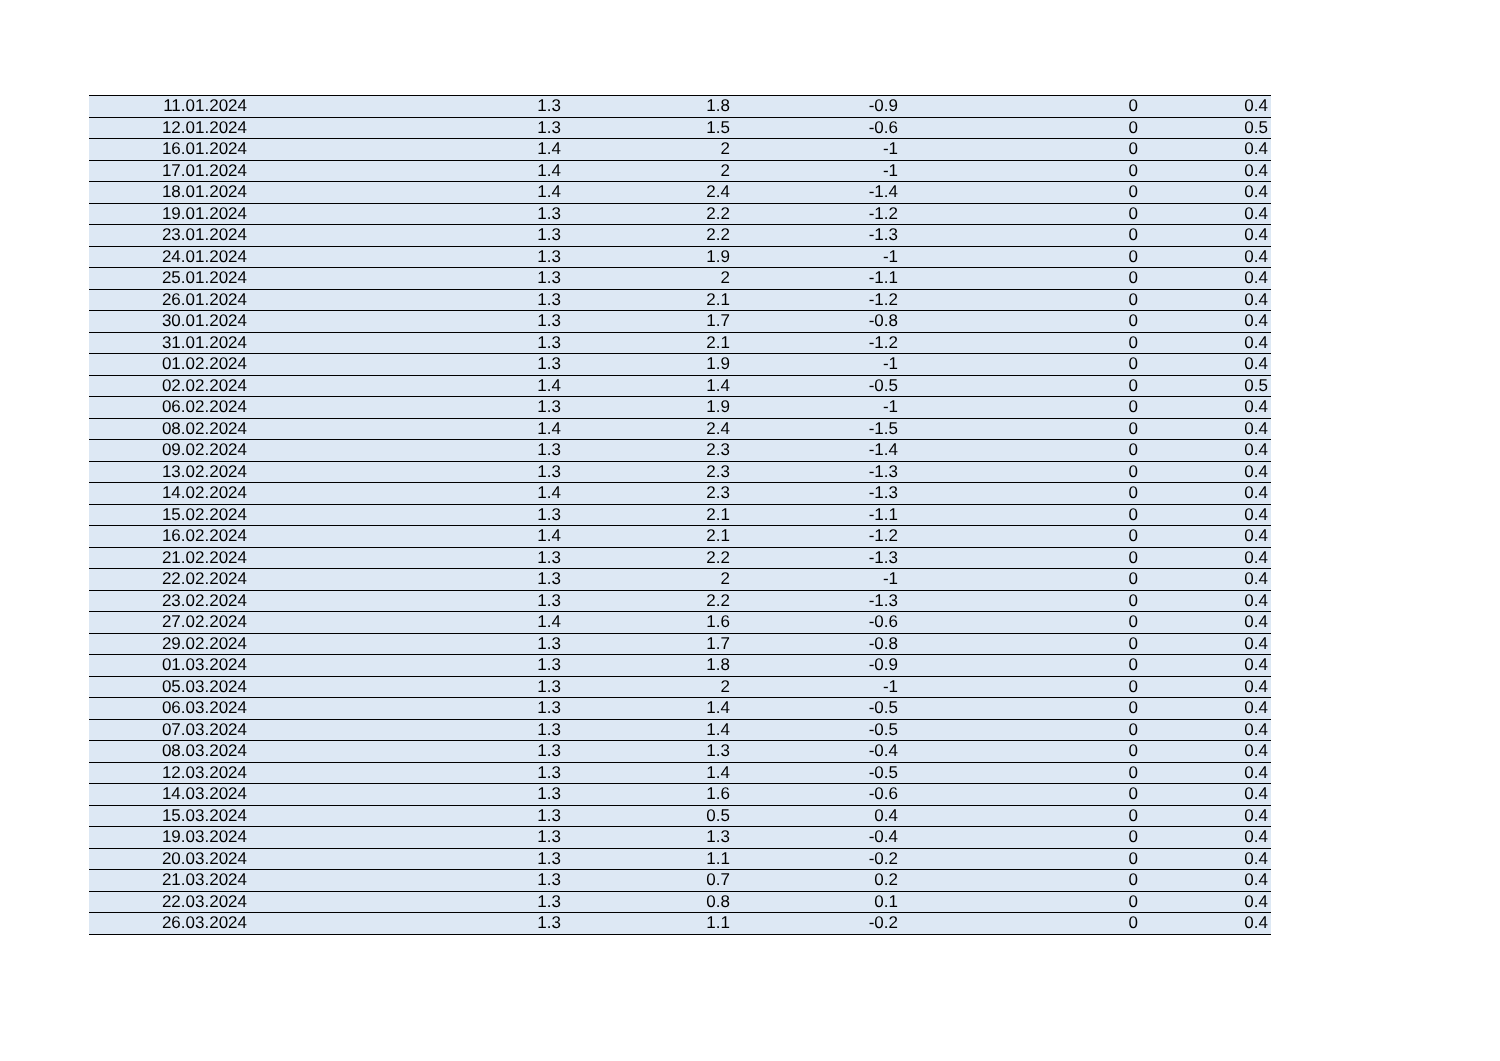| 11.01.2024 | 1.3 | 1.8 | -0.9 | 0 | 0.4 |
| 12.01.2024 | 1.3 | 1.5 | -0.6 | 0 | 0.5 |
| 16.01.2024 | 1.4 | 2 | -1 | 0 | 0.4 |
| 17.01.2024 | 1.4 | 2 | -1 | 0 | 0.4 |
| 18.01.2024 | 1.4 | 2.4 | -1.4 | 0 | 0.4 |
| 19.01.2024 | 1.3 | 2.2 | -1.2 | 0 | 0.4 |
| 23.01.2024 | 1.3 | 2.2 | -1.3 | 0 | 0.4 |
| 24.01.2024 | 1.3 | 1.9 | -1 | 0 | 0.4 |
| 25.01.2024 | 1.3 | 2 | -1.1 | 0 | 0.4 |
| 26.01.2024 | 1.3 | 2.1 | -1.2 | 0 | 0.4 |
| 30.01.2024 | 1.3 | 1.7 | -0.8 | 0 | 0.4 |
| 31.01.2024 | 1.3 | 2.1 | -1.2 | 0 | 0.4 |
| 01.02.2024 | 1.3 | 1.9 | -1 | 0 | 0.4 |
| 02.02.2024 | 1.4 | 1.4 | -0.5 | 0 | 0.5 |
| 06.02.2024 | 1.3 | 1.9 | -1 | 0 | 0.4 |
| 08.02.2024 | 1.4 | 2.4 | -1.5 | 0 | 0.4 |
| 09.02.2024 | 1.3 | 2.3 | -1.4 | 0 | 0.4 |
| 13.02.2024 | 1.3 | 2.3 | -1.3 | 0 | 0.4 |
| 14.02.2024 | 1.4 | 2.3 | -1.3 | 0 | 0.4 |
| 15.02.2024 | 1.3 | 2.1 | -1.1 | 0 | 0.4 |
| 16.02.2024 | 1.4 | 2.1 | -1.2 | 0 | 0.4 |
| 21.02.2024 | 1.3 | 2.2 | -1.3 | 0 | 0.4 |
| 22.02.2024 | 1.3 | 2 | -1 | 0 | 0.4 |
| 23.02.2024 | 1.3 | 2.2 | -1.3 | 0 | 0.4 |
| 27.02.2024 | 1.4 | 1.6 | -0.6 | 0 | 0.4 |
| 29.02.2024 | 1.3 | 1.7 | -0.8 | 0 | 0.4 |
| 01.03.2024 | 1.3 | 1.8 | -0.9 | 0 | 0.4 |
| 05.03.2024 | 1.3 | 2 | -1 | 0 | 0.4 |
| 06.03.2024 | 1.3 | 1.4 | -0.5 | 0 | 0.4 |
| 07.03.2024 | 1.3 | 1.4 | -0.5 | 0 | 0.4 |
| 08.03.2024 | 1.3 | 1.3 | -0.4 | 0 | 0.4 |
| 12.03.2024 | 1.3 | 1.4 | -0.5 | 0 | 0.4 |
| 14.03.2024 | 1.3 | 1.6 | -0.6 | 0 | 0.4 |
| 15.03.2024 | 1.3 | 0.5 | 0.4 | 0 | 0.4 |
| 19.03.2024 | 1.3 | 1.3 | -0.4 | 0 | 0.4 |
| 20.03.2024 | 1.3 | 1.1 | -0.2 | 0 | 0.4 |
| 21.03.2024 | 1.3 | 0.7 | 0.2 | 0 | 0.4 |
| 22.03.2024 | 1.3 | 0.8 | 0.1 | 0 | 0.4 |
| 26.03.2024 | 1.3 | 1.1 | -0.2 | 0 | 0.4 |